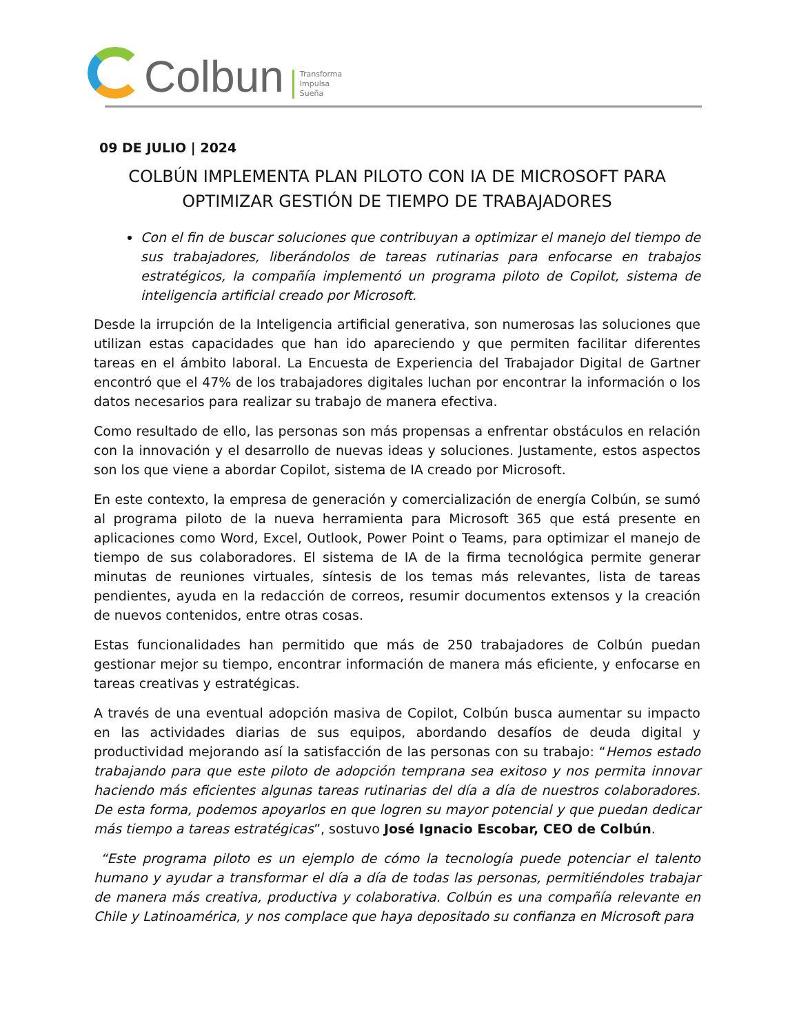Colbun
Transforma
Impulsa
Sueña
09 DE JULIO | 2024
COLBÚN IMPLEMENTA PLAN PILOTO CON IA DE MICROSOFT PARA OPTIMIZAR GESTIÓN DE TIEMPO DE TRABAJADORES
Con el fin de buscar soluciones que contribuyan a optimizar el manejo del tiempo de sus trabajadores, liberándolos de tareas rutinarias para enfocarse en trabajos estratégicos, la compañía implementó un programa piloto de Copilot, sistema de inteligencia artificial creado por Microsoft.
Desde la irrupción de la Inteligencia artificial generativa, son numerosas las soluciones que utilizan estas capacidades que han ido apareciendo y que permiten facilitar diferentes tareas en el ámbito laboral. La Encuesta de Experiencia del Trabajador Digital de Gartner encontró que el 47% de los trabajadores digitales luchan por encontrar la información o los datos necesarios para realizar su trabajo de manera efectiva.
Como resultado de ello, las personas son más propensas a enfrentar obstáculos en relación con la innovación y el desarrollo de nuevas ideas y soluciones. Justamente, estos aspectos son los que viene a abordar Copilot, sistema de IA creado por Microsoft.
En este contexto, la empresa de generación y comercialización de energía Colbún, se sumó al programa piloto de la nueva herramienta para Microsoft 365 que está presente en aplicaciones como Word, Excel, Outlook, Power Point o Teams, para optimizar el manejo de tiempo de sus colaboradores. El sistema de IA de la firma tecnológica permite generar minutas de reuniones virtuales, síntesis de los temas más relevantes, lista de tareas pendientes, ayuda en la redacción de correos, resumir documentos extensos y la creación de nuevos contenidos, entre otras cosas.
Estas funcionalidades han permitido que más de 250 trabajadores de Colbún puedan gestionar mejor su tiempo, encontrar información de manera más eficiente, y enfocarse en tareas creativas y estratégicas.
A través de una eventual adopción masiva de Copilot, Colbún busca aumentar su impacto en las actividades diarias de sus equipos, abordando desafíos de deuda digital y productividad mejorando así la satisfacción de las personas con su trabajo: “Hemos estado trabajando para que este piloto de adopción temprana sea exitoso y nos permita innovar haciendo más eficientes algunas tareas rutinarias del día a día de nuestros colaboradores. De esta forma, podemos apoyarlos en que logren su mayor potencial y que puedan dedicar más tiempo a tareas estratégicas”, sostuvo José Ignacio Escobar, CEO de Colbún.
“Este programa piloto es un ejemplo de cómo la tecnología puede potenciar el talento humano y ayudar a transformar el día a día de todas las personas, permitiéndoles trabajar de manera más creativa, productiva y colaborativa. Colbún es una compañía relevante en Chile y Latinoamérica, y nos complace que haya depositado su confianza en Microsoft para